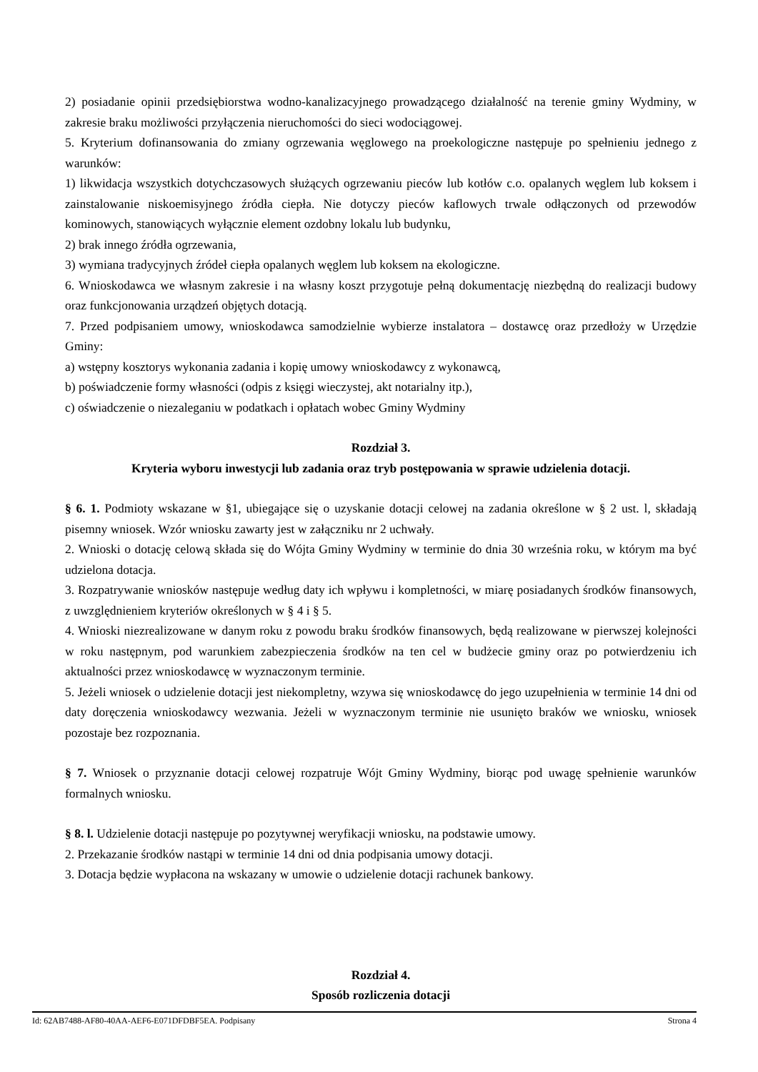2) posiadanie opinii przedsiębiorstwa wodno-kanalizacyjnego prowadzącego działalność na terenie gminy Wydminy, w zakresie braku możliwości przyłączenia nieruchomości do sieci wodociągowej.
5. Kryterium dofinansowania do zmiany ogrzewania węglowego na proekologiczne następuje po spełnieniu jednego z warunków:
1) likwidacja wszystkich dotychczasowych służących ogrzewaniu pieców lub kotłów c.o. opalanych węglem lub koksem i zainstalowanie niskoemisyjnego źródła ciepła. Nie dotyczy pieców kaflowych trwale odłączonych od przewodów kominowych, stanowiących wyłącznie element ozdobny lokalu lub budynku,
2) brak innego źródła ogrzewania,
3) wymiana tradycyjnych źródeł ciepła opalanych węglem lub koksem na ekologiczne.
6. Wnioskodawca we własnym zakresie i na własny koszt przygotuje pełną dokumentację niezbędną do realizacji budowy oraz funkcjonowania urządzeń objętych dotacją.
7. Przed podpisaniem umowy, wnioskodawca samodzielnie wybierze instalatora – dostawcę oraz przedłoży w Urzędzie Gminy:
a) wstępny kosztorys wykonania zadania i kopię umowy wnioskodawcy z wykonawcą,
b) poświadczenie formy własności (odpis z księgi wieczystej, akt notarialny itp.),
c) oświadczenie o niezaleganiu w podatkach i opłatach wobec Gminy Wydminy
Rozdział 3.
Kryteria wyboru inwestycji lub zadania oraz tryb postępowania w sprawie udzielenia dotacji.
§ 6. 1. Podmioty wskazane w §1, ubiegające się o uzyskanie dotacji celowej na zadania określone w § 2 ust. l, składają pisemny wniosek. Wzór wniosku zawarty jest w załączniku nr 2 uchwały.
2. Wnioski o dotację celową składa się do Wójta Gminy Wydminy w terminie do dnia 30 września roku, w którym ma być udzielona dotacja.
3. Rozpatrywanie wniosków następuje według daty ich wpływu i kompletności, w miarę posiadanych środków finansowych, z uwzględnieniem kryteriów określonych w § 4 i § 5.
4. Wnioski niezrealizowane w danym roku z powodu braku środków finansowych, będą realizowane w pierwszej kolejności w roku następnym, pod warunkiem zabezpieczenia środków na ten cel w budżecie gminy oraz po potwierdzeniu ich aktualności przez wnioskodawcę w wyznaczonym terminie.
5. Jeżeli wniosek o udzielenie dotacji jest niekompletny, wzywa się wnioskodawcę do jego uzupełnienia w terminie 14 dni od daty doręczenia wnioskodawcy wezwania. Jeżeli w wyznaczonym terminie nie usunięto braków we wniosku, wniosek pozostaje bez rozpoznania.
§ 7. Wniosek o przyznanie dotacji celowej rozpatruje Wójt Gminy Wydminy, biorąc pod uwagę spełnienie warunków formalnych wniosku.
§ 8. l. Udzielenie dotacji następuje po pozytywnej weryfikacji wniosku, na podstawie umowy.
2. Przekazanie środków nastąpi w terminie 14 dni od dnia podpisania umowy dotacji.
3. Dotacja będzie wypłacona na wskazany w umowie o udzielenie dotacji rachunek bankowy.
Rozdział 4.
Sposób rozliczenia dotacji
Id: 62AB7488-AF80-40AA-AEF6-E071DFDBF5EA. Podpisany Strona 4